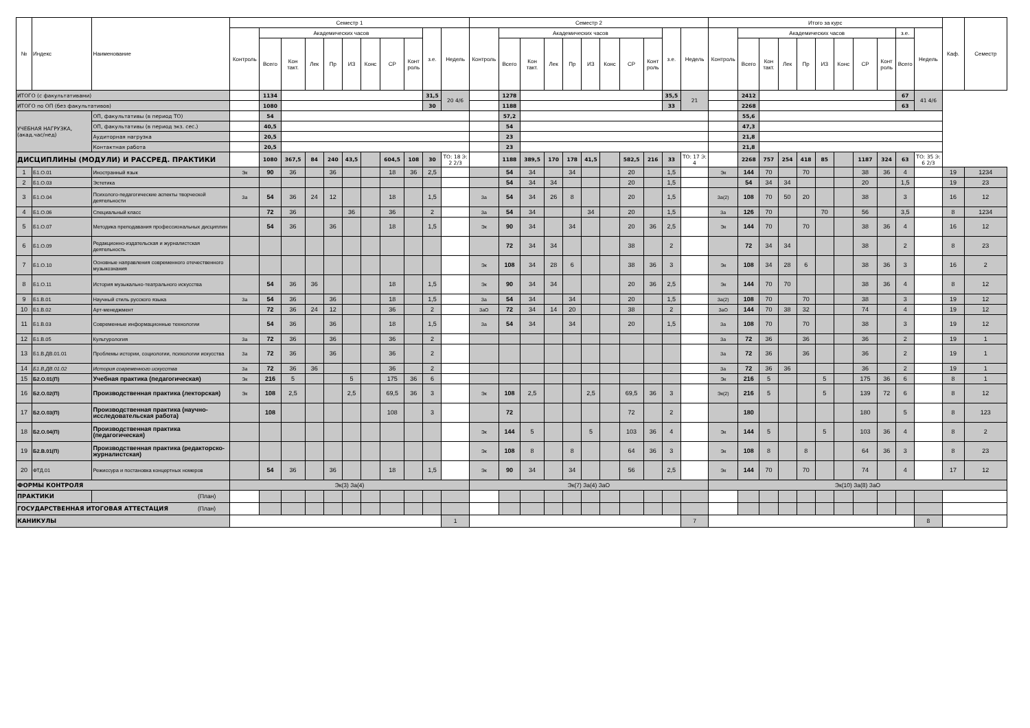| № | Индекс | Наименование | Семестр 1 | | | | | | | | | | | Семестр 2 | | | | | | | | | | | Итого за курс | | | | | | | | | | | Каф. | Семестр |
| --- | --- | --- | --- | --- | --- | --- | --- | --- | --- | --- | --- | --- | --- | --- | --- | --- | --- | --- | --- | --- | --- | --- | --- | --- | --- | --- | --- | --- | --- | --- | --- | --- | --- | --- | --- | --- | --- |
| | | | Контроль | Академических часов | | | | | | | | з.е. | Недель | Контроль | Академических часов | | | | | | | | з.е. | Недель | Контроль | Академических часов | | | | | | | | з.е. | Недель | | |
| | | | | Всего | Кон такт. | Лек | Пр | ИЗ | Конс | СР | Конт роль | | | | Всего | Кон такт. | Лек | Пр | ИЗ | Конс | СР | Конт роль | | | | Всего | Кон такт. | Лек | Пр | ИЗ | Конс | СР | Конт роль | Всего | | | |
| ИТОГО (с факультативами) | | | | 1134 | | | | | | | | 31,5 | 20 4/6 | | 1278 | | | | | | | | 35,5 | 21 | | 2412 | | | | | | | | 67 | 41 4/6 | | |
| ИТОГО по ОП (без факультативов) | | | | 1080 | | | | | | | | 30 | | | 1188 | | | | | | | | 33 | | | 2268 | | | | | | | | 63 | | | |
| УЧЕБНАЯ НАГРУЗКА, (акад.час/нед) | | ОП, факультативы (в период ТО) | | 54 | | | | | | | | | | | 57,2 | | | | | | | | | | | 55,6 | | | | | | | | | | | |
| | | ОП, факультативы (в период экз. сес.) | | 40,5 | | | | | | | | | | | 54 | | | | | | | | | | | 47,3 | | | | | | | | | | | |
| | | Аудиторная нагрузка | | 20,5 | | | | | | | | | | | 23 | | | | | | | | | | | 21,8 | | | | | | | | | | | |
| | | Контактная работа | | 20,5 | | | | | | | | | | | 23 | | | | | | | | | | | 21,8 | | | | | | | | | | | |
| ДИСЦИПЛИНЫ (МОДУЛИ) И РАССРЕД. ПРАКТИКИ | | | | 1080 | 367,5 | 84 | 240 | 43,5 | | 604,5 | 108 | 30 | ТО: 18 Э: 2 2/3 | | 1188 | 389,5 | 170 | 178 | 41,5 | | 582,5 | 216 | 33 | ТО: 17 Э: 4 | | 2268 | 757 | 254 | 418 | 85 | | 1187 | 324 | 63 | ТО: 35 Э: 6 2/3 | | |
| 1 | Б1.О.01 | Иностранный язык | Эк | 90 | 36 | | 36 | | | 18 | 36 | 2,5 | | | 54 | 34 | | 34 | | | 20 | | 1,5 | | Эк | 144 | 70 | | 70 | | | 38 | 36 | 4 | | 19 | 1234 |
| 2 | Б1.О.03 | Эстетика | | | | | | | | | | | | | 54 | 34 | 34 | | | | 20 | | 1,5 | | | 54 | 34 | 34 | | | | 20 | | 1,5 | | 19 | 23 |
| 3 | Б1.О.04 | Психолого-педагогические аспекты творческой деятельности | За | 54 | 36 | 24 | 12 | | | 18 | | 1,5 | | За | 54 | 34 | 26 | 8 | | | 20 | | 1,5 | | За(2) | 108 | 70 | 50 | 20 | | | 38 | | 3 | | 16 | 12 |
| 4 | Б1.О.06 | Специальный класс | | 72 | 36 | | | 36 | | 36 | | 2 | | За | 54 | 34 | | | 34 | | 20 | | 1,5 | | За | 126 | 70 | | | 70 | | 56 | | 3,5 | | 8 | 1234 |
| 5 | Б1.О.07 | Методика преподавания профессиональных дисциплин | | 54 | 36 | | 36 | | | 18 | | 1,5 | | Эк | 90 | 34 | | 34 | | | 20 | 36 | 2,5 | | Эк | 144 | 70 | | 70 | | | 38 | 36 | 4 | | 16 | 12 |
| 6 | Б1.О.09 | Редакционно-издательская и журналистская деятельность | | | | | | | | | | | | | 72 | 34 | 34 | | | | 38 | | 2 | | | 72 | 34 | 34 | | | | 38 | | 2 | | 8 | 23 |
| 7 | Б1.О.10 | Основные направления современного отечественного музыкознания | | | | | | | | | | | | Эк | 108 | 34 | 28 | 6 | | | 38 | 36 | 3 | | Эк | 108 | 34 | 28 | 6 | | | 38 | 36 | 3 | | 16 | 2 |
| 8 | Б1.О.11 | История музыкально-театрального искусства | | 54 | 36 | 36 | | | | 18 | | 1,5 | | Эк | 90 | 34 | 34 | | | | 20 | 36 | 2,5 | | Эк | 144 | 70 | 70 | | | | 38 | 36 | 4 | | 8 | 12 |
| 9 | Б1.В.01 | Научный стиль русского языка | За | 54 | 36 | | 36 | | | 18 | | 1,5 | | За | 54 | 34 | | 34 | | | 20 | | 1,5 | | За(2) | 108 | 70 | | 70 | | | 38 | | 3 | | 19 | 12 |
| 10 | Б1.В.02 | Арт-менеджмент | | 72 | 36 | 24 | 12 | | | 36 | | 2 | | ЗаО | 72 | 34 | 14 | 20 | | | 38 | | 2 | | ЗаО | 144 | 70 | 38 | 32 | | | 74 | | 4 | | 19 | 12 |
| 11 | Б1.В.03 | Современные информационные технологии | | 54 | 36 | | 36 | | | 18 | | 1,5 | | За | 54 | 34 | | 34 | | | 20 | | 1,5 | | За | 108 | 70 | | 70 | | | 38 | | 3 | | 19 | 12 |
| 12 | Б1.В.05 | Культурология | За | 72 | 36 | | 36 | | | 36 | | 2 | | | | | | | | | | | | | За | 72 | 36 | | 36 | | | 36 | | 2 | | 19 | 1 |
| 13 | Б1.В.ДВ.01.01 | Проблемы истории, социологии, психологии искусства | За | 72 | 36 | | 36 | | | 36 | | 2 | | | | | | | | | | | | | За | 72 | 36 | | 36 | | | 36 | | 2 | | 19 | 1 |
| 14 | Б1.В.ДВ.01.02 | История современного искусства | За | 72 | 36 | 36 | | | | 36 | | 2 | | | | | | | | | | | | | За | 72 | 36 | 36 | | | | 36 | | 2 | | 19 | 1 |
| 15 | Б2.О.01(П) | Учебная практика (педагогическая) | Эк | 216 | 5 | | | 5 | | 175 | 36 | 6 | | | | | | | | | | | | | Эк | 216 | 5 | | | 5 | | 175 | 36 | 6 | | 8 | 1 |
| 16 | Б2.О.02(П) | Производственная практика (лекторская) | Эк | 108 | 2,5 | | | 2,5 | | 69,5 | 36 | 3 | | Эк | 108 | 2,5 | | | 2,5 | | 69,5 | 36 | 3 | | Эк(2) | 216 | 5 | | | 5 | | 139 | 72 | 6 | | 8 | 12 |
| 17 | Б2.О.03(П) | Производственная практика (научно-исследовательская работа) | | 108 | | | | | | 108 | | 3 | | | 72 | | | | | | 72 | | 2 | | | 180 | | | | | | 180 | | 5 | | 8 | 123 |
| 18 | Б2.О.04(П) | Производственная практика (педагогическая) | | | | | | | | | | | | Эк | 144 | 5 | | | 5 | | 103 | 36 | 4 | | Эк | 144 | 5 | | | 5 | | 103 | 36 | 4 | | 8 | 2 |
| 19 | Б2.В.01(П) | Производственная практика (редакторско-журналистская) | | | | | | | | | | | | Эк | 108 | 8 | | 8 | | | 64 | 36 | 3 | | Эк | 108 | 8 | | 8 | | | 64 | 36 | 3 | | 8 | 23 |
| 20 | ФТД.01 | Режиссура и постановка концертных номеров | | 54 | 36 | | 36 | | | 18 | | 1,5 | | Эк | 90 | 34 | | 34 | | | 56 | | 2,5 | | Эк | 144 | 70 | | 70 | | | 74 | | 4 | | 17 | 12 |
| ФОРМЫ КОНТРОЛЯ | | | Эк(3) За(4) | | | | | | | | | | | Эк(7) За(4) ЗаО | | | | | | | | | | | Эк(10) За(8) ЗаО | | | | | | | | | | | | |
| ПРАКТИКИ | | (План) | | | | | | | | | | | | | | | | | | | | | | | | | | | | | | | | | | | |
| ГОСУДАРСТВЕННАЯ ИТОГОВАЯ АТТЕСТАЦИЯ (План) | | | | | | | | | | | | | | | | | | | | | | | | | | | | | | | | | | | | | |
| КАНИКУЛЫ | | | | | | | | | | | | | 1 | | | | | | | | | | | 7 | | | | | | | | | | | 8 | | |